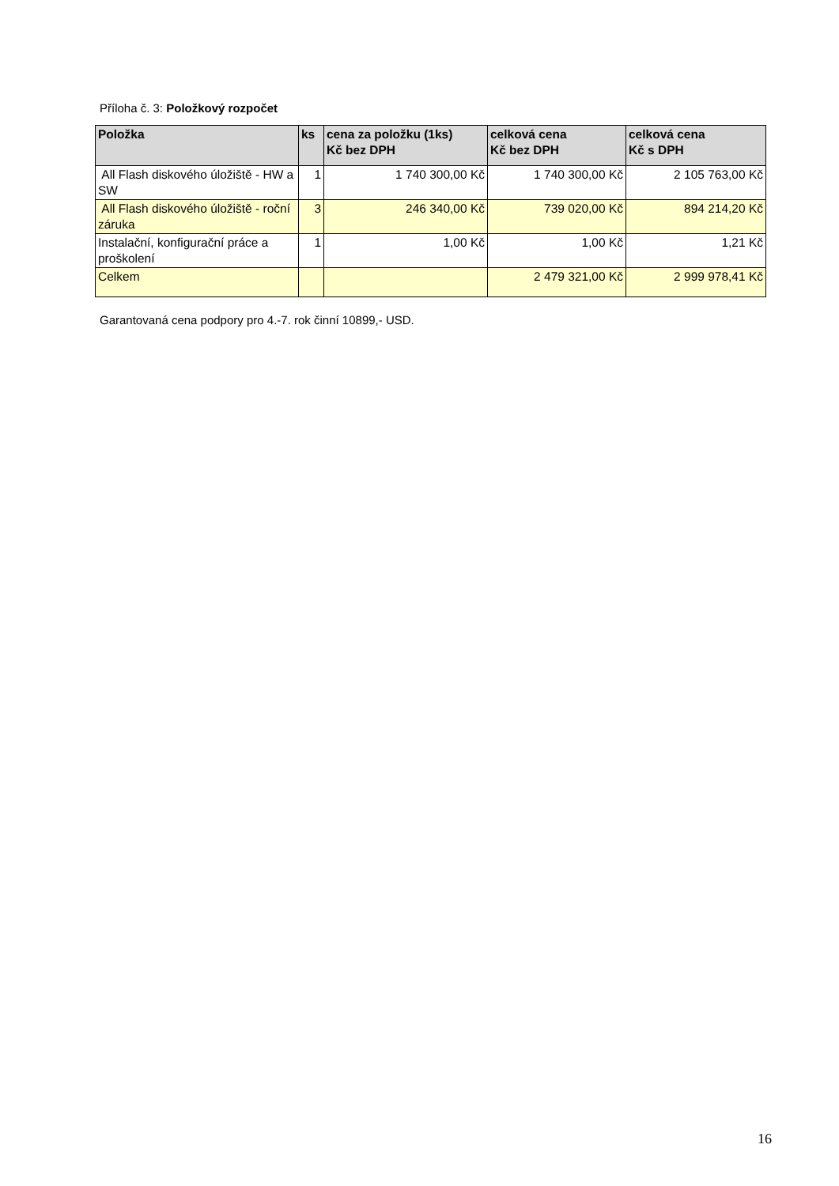Příloha č. 3: Položkový rozpočet
| Položka | ks | cena za položku (1ks) Kč bez DPH | celková cena Kč bez DPH | celková cena Kč s DPH |
| --- | --- | --- | --- | --- |
| All Flash diskového úložiště - HW a SW | 1 | 1 740 300,00 Kč | 1 740 300,00 Kč | 2 105 763,00 Kč |
| All Flash diskového úložiště - roční záruka | 3 | 246 340,00 Kč | 739 020,00 Kč | 894 214,20 Kč |
| Instalační, konfigurační práce a proškolení | 1 | 1,00 Kč | 1,00 Kč | 1,21 Kč |
| Celkem | | | 2 479 321,00 Kč | 2 999 978,41 Kč |
Garantovaná cena podpory pro 4.-7. rok činní 10899,- USD.
16